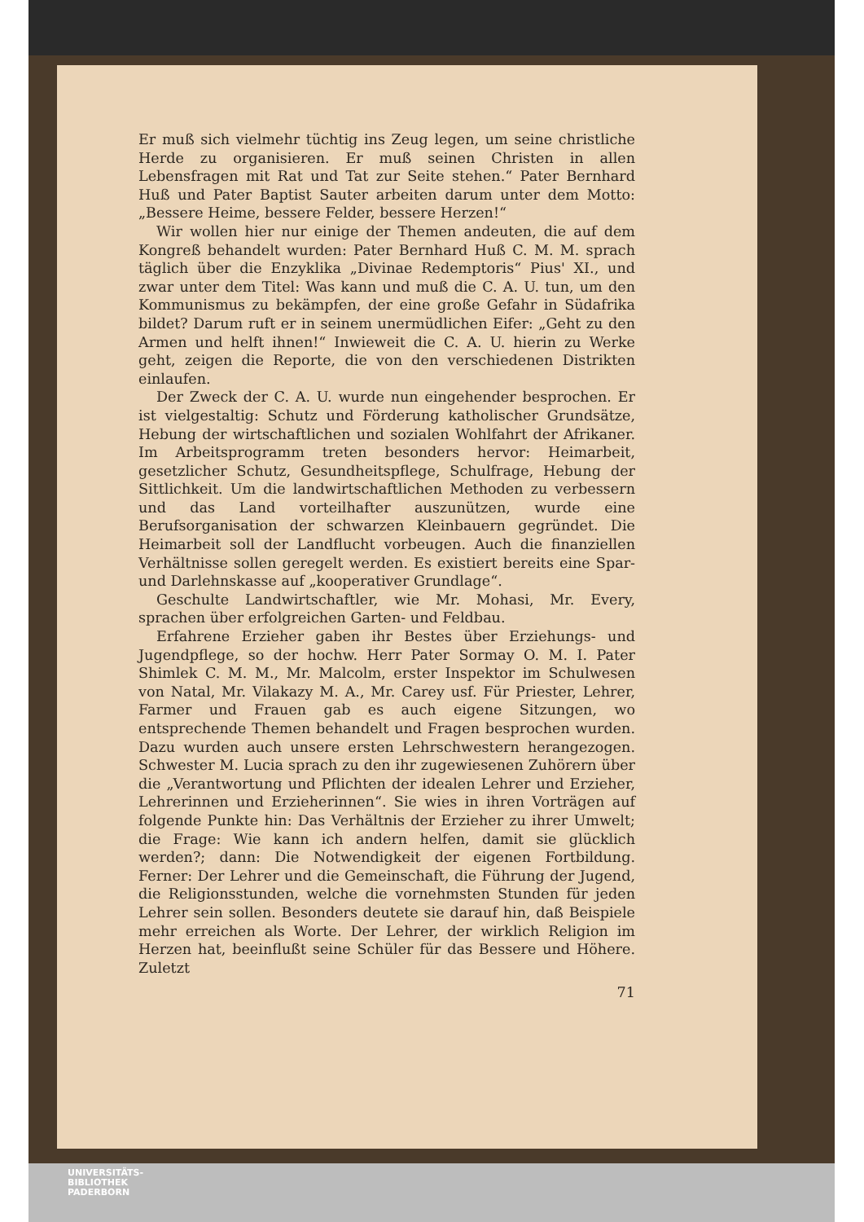Er muß sich vielmehr tüchtig ins Zeug legen, um seine christliche Herde zu organisieren. Er muß seinen Christen in allen Lebensfragen mit Rat und Tat zur Seite stehen.“ Pater Bernhard Huß und Pater Baptist Sauter arbeiten darum unter dem Motto: „Bessere Heime, bessere Felder, bessere Herzen!“
Wir wollen hier nur einige der Themen andeuten, die auf dem Kongreß behandelt wurden: Pater Bernhard Huß C. M. M. sprach täglich über die Enzyklika „Divinae Redemptoris“ Pius' XI., und zwar unter dem Titel: Was kann und muß die C. A. U. tun, um den Kommunismus zu bekämpfen, der eine große Gefahr in Südafrika bildet? Darum ruft er in seinem unermüdlichen Eifer: „Geht zu den Armen und helft ihnen!“ Inwieweit die C. A. U. hierin zu Werke geht, zeigen die Reporte, die von den verschiedenen Distrikten einlaufen.
Der Zweck der C. A. U. wurde nun eingehender besprochen. Er ist vielgestaltig: Schutz und Förderung katholischer Grundsätze, Hebung der wirtschaftlichen und sozialen Wohlfahrt der Afrikaner. Im Arbeitsprogramm treten besonders hervor: Heimarbeit, gesetzlicher Schutz, Gesundheitspflege, Schulfrage, Hebung der Sittlichkeit. Um die landwirtschaftlichen Methoden zu verbessern und das Land vorteilhafter auszunützen, wurde eine Berufsorganisation der schwarzen Kleinbauern gegründet. Die Heimarbeit soll der Landflucht vorbeugen. Auch die finanziellen Verhältnisse sollen geregelt werden. Es existiert bereits eine Spar- und Darlehnskasse auf „kooperativer Grundlage“.
Geschulte Landwirtschaftler, wie Mr. Mohasi, Mr. Every, sprachen über erfolgreichen Garten- und Feldbau.
Erfahrene Erzieher gaben ihr Bestes über Erziehungs- und Jugendpflege, so der hochw. Herr Pater Sormay O. M. I. Pater Shimlek C. M. M., Mr. Malcolm, erster Inspektor im Schulwesen von Natal, Mr. Vilakazy M. A., Mr. Carey usf. Für Priester, Lehrer, Farmer und Frauen gab es auch eigene Sitzungen, wo entsprechende Themen behandelt und Fragen besprochen wurden. Dazu wurden auch unsere ersten Lehrschwestern herangezogen. Schwester M. Lucia sprach zu den ihr zugewiesenen Zuhörern über die „Verantwortung und Pflichten der idealen Lehrer und Erzieher, Lehrerinnen und Erzieherinnen“. Sie wies in ihren Vorträgen auf folgende Punkte hin: Das Verhältnis der Erzieher zu ihrer Umwelt; die Frage: Wie kann ich andern helfen, damit sie glücklich werden?; dann: Die Notwendigkeit der eigenen Fortbildung. Ferner: Der Lehrer und die Gemeinschaft, die Führung der Jugend, die Religionsstunden, welche die vornehmsten Stunden für jeden Lehrer sein sollen. Besonders deutete sie darauf hin, daß Beispiele mehr erreichen als Worte. Der Lehrer, der wirklich Religion im Herzen hat, beeinflußt seine Schüler für das Bessere und Höhere. Zuletzt
71
UNIVERSITÄTS-
BIBLIOTHEK
PADERBORN